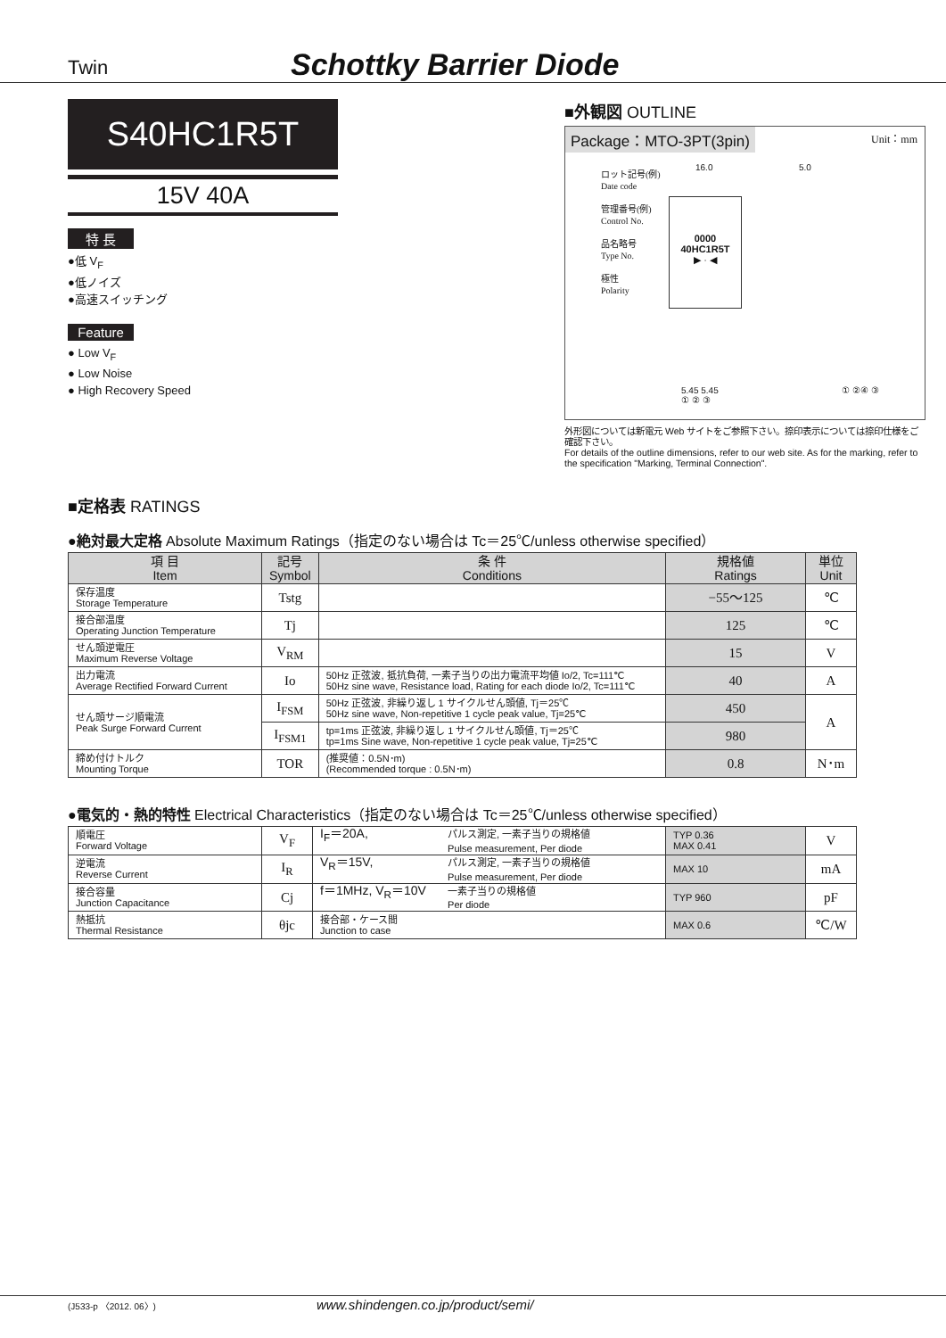Twin
Schottky Barrier Diode
S40HC1R5T
15V 40A
特 長
●低 V<sub>F</sub>
●低ノイズ
●高速スイッチング
Feature
● Low V<sub>F</sub>
● Low Noise
● High Recovery Speed
■外観図 OUTLINE
Package：MTO-3PT(3pin) Unit：mm
ロット記号(例)
Date code
管理番号(例)
Control No.
品名略号
Type No.
極性
Polarity
0000
40HC1R5T
▶ · ◀
16.0 5.0
5.45 5.45
① ② ③
① ②④ ③
外形図については新電元 Web サイトをご参照下さい。捺印表示については捺印仕様をご確認下さい。
For details of the outline dimensions, refer to our web site. As for the marking, refer to the specification "Marking, Terminal Connection".
■定格表 RATINGS
●絶対最大定格 Absolute Maximum Ratings（指定のない場合は Tc＝25℃/unless otherwise specified）
| 項 目 Item | 記号 Symbol | 条 件 Conditions | 規格値 Ratings | 単位 Unit |
| --- | --- | --- | --- | --- |
| 保存温度 Storage Temperature | Tstg | | −55〜125 | ℃ |
| 接合部温度 Operating Junction Temperature | Tj | | 125 | ℃ |
| せん頭逆電圧 Maximum Reverse Voltage | V<sub>RM</sub> | | 15 | V |
| 出力電流 Average Rectified Forward Current | Io | 50Hz 正弦波, 抵抗負荷, 一素子当りの出力電流平均値 Io/2, Tc=111℃ 50Hz sine wave, Resistance load, Rating for each diode Io/2, Tc=111℃ | 40 | A |
| せん頭サージ順電流 Peak Surge Forward Current | I<sub>FSM</sub> | 50Hz 正弦波, 非繰り返し 1 サイクルせん頭値, Tj＝25℃ 50Hz sine wave, Non-repetitive 1 cycle peak value, Tj=25℃ | 450 | A |
| | I<sub>FSM1</sub> | tp=1ms 正弦波, 非繰り返し 1 サイクルせん頭値, Tj＝25℃ tp=1ms Sine wave, Non-repetitive 1 cycle peak value, Tj=25℃ | 980 | |
| 締め付けトルク Mounting Torque | TOR | (推奨値：0.5N･m) (Recommended torque : 0.5N･m) | 0.8 | N･m |
●電気的・熱的特性 Electrical Characteristics（指定のない場合は Tc＝25℃/unless otherwise specified）
| 順電圧 Forward Voltage | V<sub>F</sub> | I<sub>F</sub>＝20A, パルス測定, 一素子当りの規格値 Pulse measurement, Per diode | TYP 0.36 MAX 0.41 | V |
| 逆電流 Reverse Current | I<sub>R</sub> | V<sub>R</sub>＝15V, パルス測定, 一素子当りの規格値 Pulse measurement, Per diode | MAX 10 | mA |
| 接合容量 Junction Capacitance | Cj | f＝1MHz, V<sub>R</sub>＝10V 一素子当りの規格値 Per diode | TYP 960 | pF |
| 熱抵抗 Thermal Resistance | θjc | 接合部・ケース間 Junction to case | MAX 0.6 | ℃/W |
(J533-p 〈2012. 06〉) www.shindengen.co.jp/product/semi/